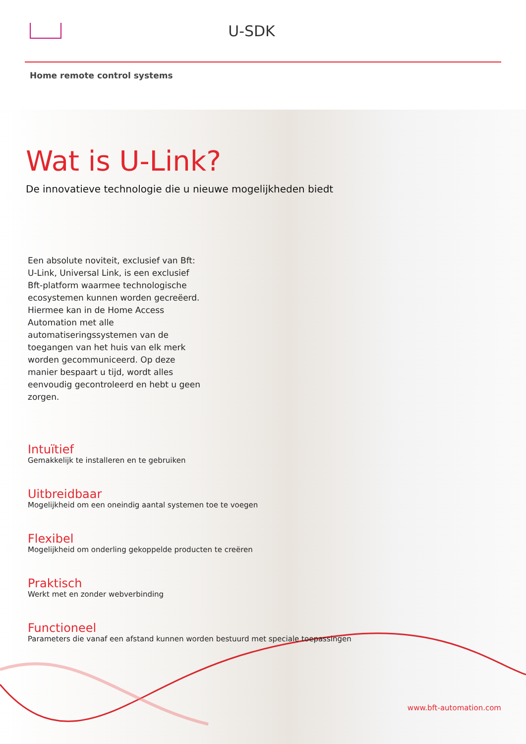U-SDK
Home remote control systems
Wat is U-Link?
De innovatieve technologie die u nieuwe mogelijkheden biedt
Een absolute noviteit, exclusief van Bft: U-Link, Universal Link, is een exclusief Bft-platform waarmee technologische ecosystemen kunnen worden gecreëerd. Hiermee kan in de Home Access Automation met alle automatiseringssystemen van de toegangen van het huis van elk merk worden gecommuniceerd. Op deze manier bespaart u tijd, wordt alles eenvoudig gecontroleerd en hebt u geen zorgen.
Intuïtief
Gemakkelijk te installeren en te gebruiken
Uitbreidbaar
Mogelijkheid om een oneindig aantal systemen toe te voegen
Flexibel
Mogelijkheid om onderling gekoppelde producten te creëren
Praktisch
Werkt met en zonder webverbinding
Functioneel
Parameters die vanaf een afstand kunnen worden bestuurd met speciale toepassingen
www.bft-automation.com